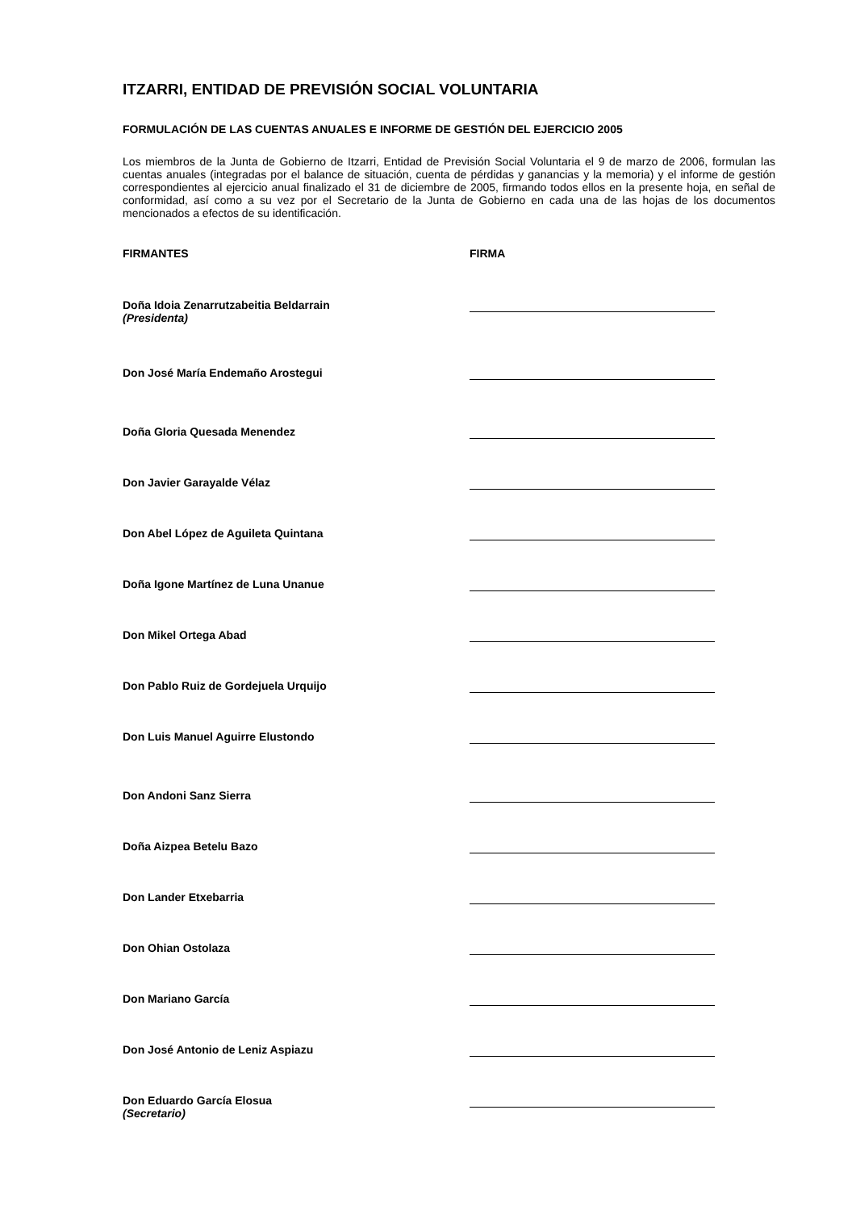ITZARRI, ENTIDAD DE PREVISIÓN SOCIAL VOLUNTARIA
FORMULACIÓN DE LAS CUENTAS ANUALES E INFORME DE GESTIÓN DEL EJERCICIO 2005
Los miembros de la Junta de Gobierno de Itzarri, Entidad de Previsión Social Voluntaria el 9 de marzo de 2006, formulan las cuentas anuales (integradas por el balance de situación, cuenta de pérdidas y ganancias y la memoria) y el informe de gestión correspondientes al ejercicio anual finalizado el 31 de diciembre de 2005, firmando todos ellos en la presente hoja, en señal de conformidad, así como a su vez por el Secretario de la Junta de Gobierno en cada una de las hojas de los documentos mencionados a efectos de su identificación.
FIRMANTES FIRMA
Doña Idoia Zenarrutzabeitia Beldarrain
(Presidenta)
Don José María Endemaño Arostegui
Doña Gloria Quesada Menendez
Don Javier Garayalde Vélaz
Don Abel López de Aguileta Quintana
Doña Igone Martínez de Luna Unanue
Don Mikel Ortega Abad
Don Pablo Ruiz de Gordejuela Urquijo
Don Luis Manuel Aguirre Elustondo
Don Andoni Sanz Sierra
Doña Aizpea Betelu Bazo
Don Lander Etxebarria
Don Ohian Ostolaza
Don Mariano García
Don José Antonio de Leniz Aspiazu
Don Eduardo García Elosua
(Secretario)